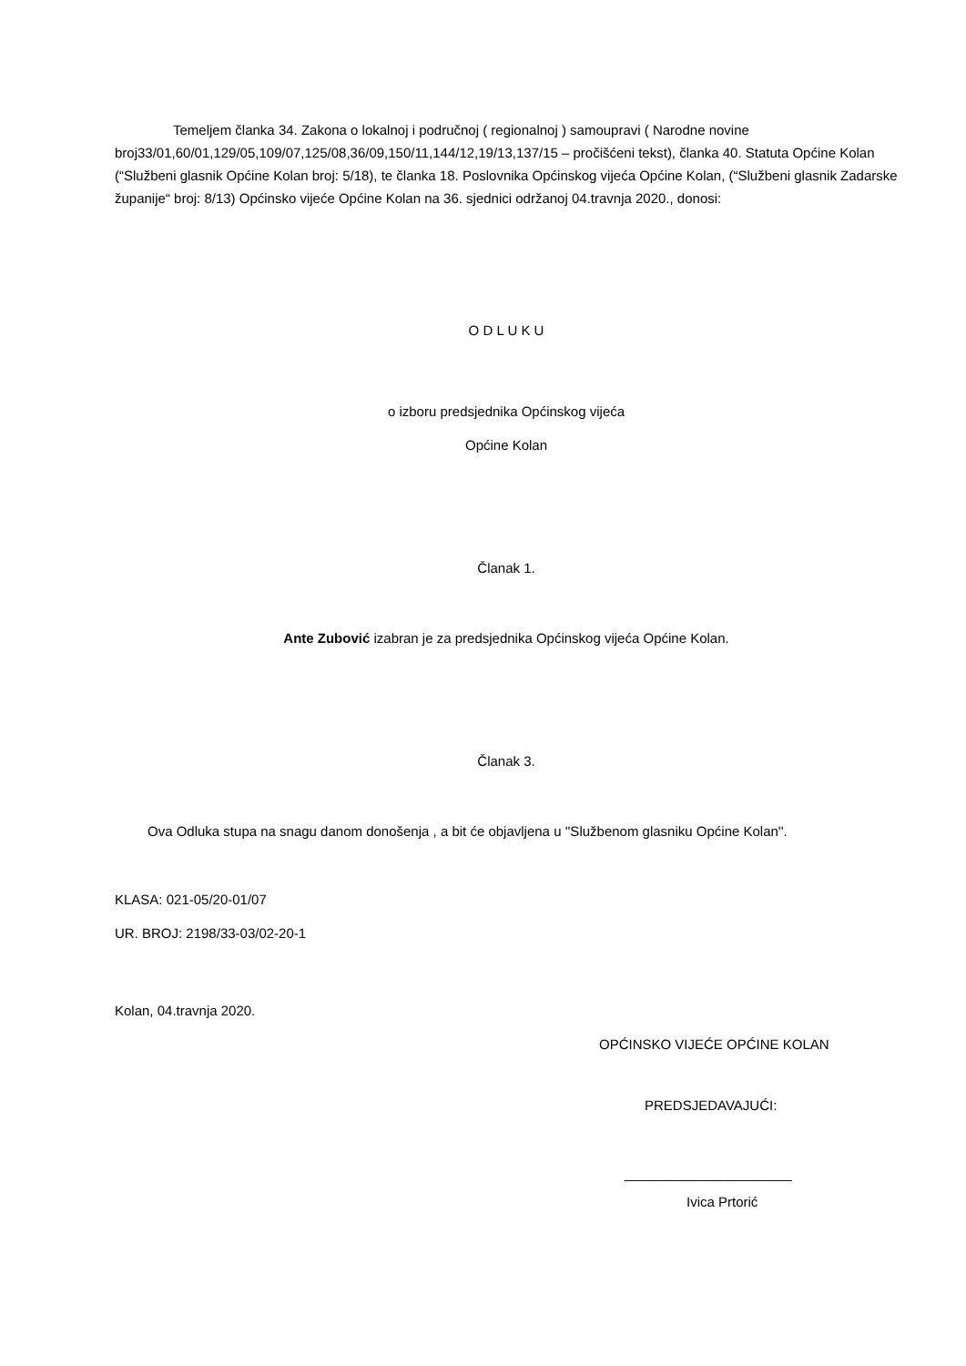Temeljem članka 34. Zakona o lokalnoj i područnoj ( regionalnoj ) samoupravi ( Narodne novine broj33/01,60/01,129/05,109/07,125/08,36/09,150/11,144/12,19/13,137/15 – pročišćeni tekst), članka 40. Statuta Općine Kolan (“Službeni glasnik Općine Kolan broj: 5/18), te članka 18. Poslovnika Općinskog vijeća Općine Kolan, (“Službeni glasnik Zadarske županije“ broj: 8/13) Općinsko vijeće Općine Kolan na 36. sjednici održanoj 04.travnja 2020., donosi:
O D L U K U
o izboru predsjednika Općinskog vijeća
Općine Kolan
Članak 1.
Ante Zubović izabran je za predsjednika Općinskog vijeća Općine Kolan.
Članak 3.
Ova Odluka stupa na snagu danom donošenja , a bit će objavljena u ''Službenom glasniku Općine Kolan''.
KLASA: 021-05/20-01/07
UR. BROJ: 2198/33-03/02-20-1
Kolan, 04.travnja 2020.
OPĆINSKO VIJEĆE OPĆINE KOLAN
PREDSJEDAVAJUĆI:
______________________
Ivica Prtorić